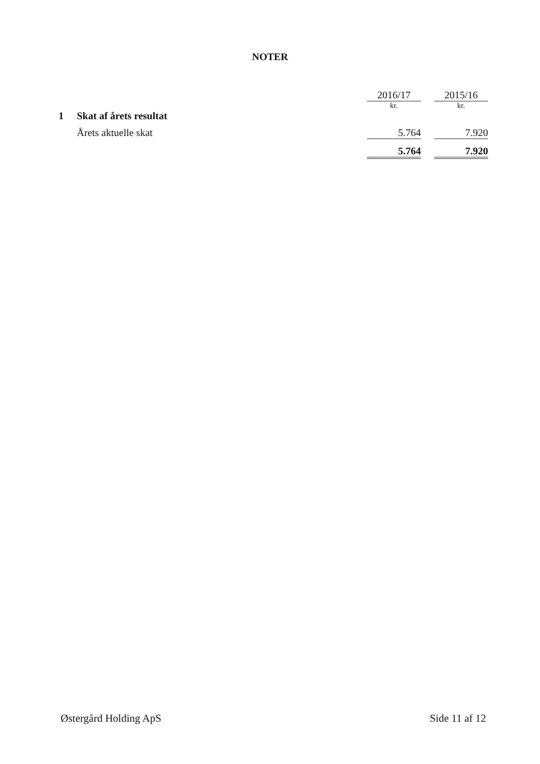NOTER
| | | 2016/17 | | 2015/16 |
| | | kr. | | kr. |
| 1 | Skat af årets resultat | | | |
| | Årets aktuelle skat | 5.764 | | 7.920 |
| | | 5.764 | | 7.920 |
Østergård Holding ApS Side 11 af 12